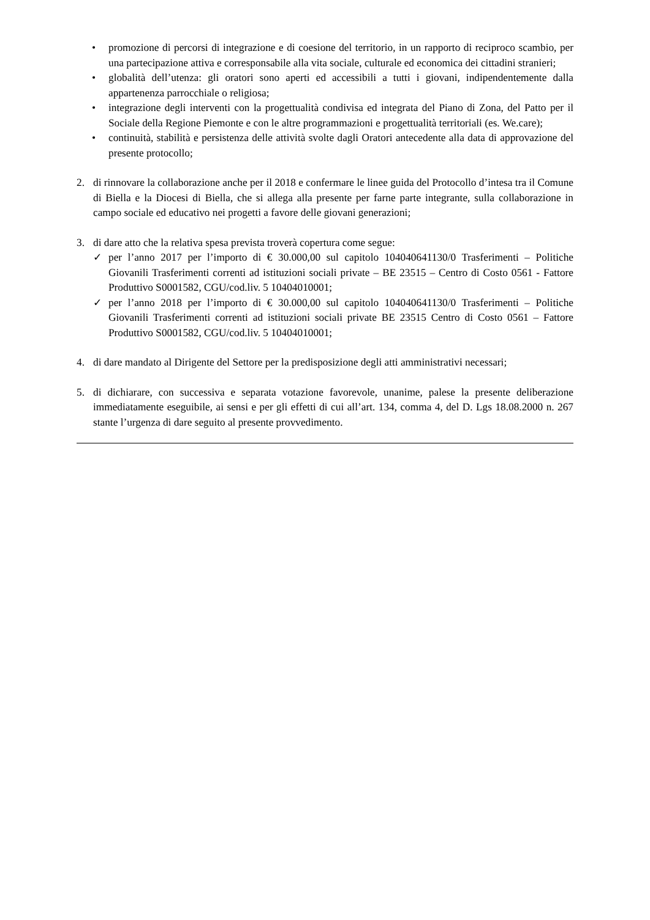• promozione di percorsi di integrazione e di coesione del territorio, in un rapporto di reciproco scambio, per una partecipazione attiva e corresponsabile alla vita sociale, culturale ed economica dei cittadini stranieri;
• globalità dell’utenza: gli oratori sono aperti ed accessibili a tutti i giovani, indipendentemente dalla appartenenza parrocchiale o religiosa;
• integrazione degli interventi con la progettualità condivisa ed integrata del Piano di Zona, del Patto per il Sociale della Regione Piemonte e con le altre programmazioni e progettualità territoriali (es. We.care);
• continuità, stabilità e persistenza delle attività svolte dagli Oratori antecedente alla data di approvazione del presente protocollo;
2. di rinnovare la collaborazione anche per il 2018 e confermare le linee guida del Protocollo d’intesa tra il Comune di Biella e la Diocesi di Biella, che si allega alla presente per farne parte integrante, sulla collaborazione in campo sociale ed educativo nei progetti a favore delle giovani generazioni;
3. di dare atto che la relativa spesa prevista troverà copertura come segue:
✓ per l’anno 2017 per l’importo di € 30.000,00 sul capitolo 104040641130/0 Trasferimenti – Politiche Giovanili Trasferimenti correnti ad istituzioni sociali private – BE 23515 – Centro di Costo 0561 - Fattore Produttivo S0001582, CGU/cod.liv. 5 10404010001;
✓ per l’anno 2018 per l’importo di € 30.000,00 sul capitolo 104040641130/0 Trasferimenti – Politiche Giovanili Trasferimenti correnti ad istituzioni sociali private BE 23515 Centro di Costo 0561 – Fattore Produttivo S0001582, CGU/cod.liv. 5 10404010001;
4. di dare mandato al Dirigente del Settore per la predisposizione degli atti amministrativi necessari;
5. di dichiarare, con successiva e separata votazione favorevole, unanime, palese la presente deliberazione immediatamente eseguibile, ai sensi e per gli effetti di cui all’art. 134, comma 4, del D. Lgs 18.08.2000 n. 267 stante l’urgenza di dare seguito al presente provvedimento.